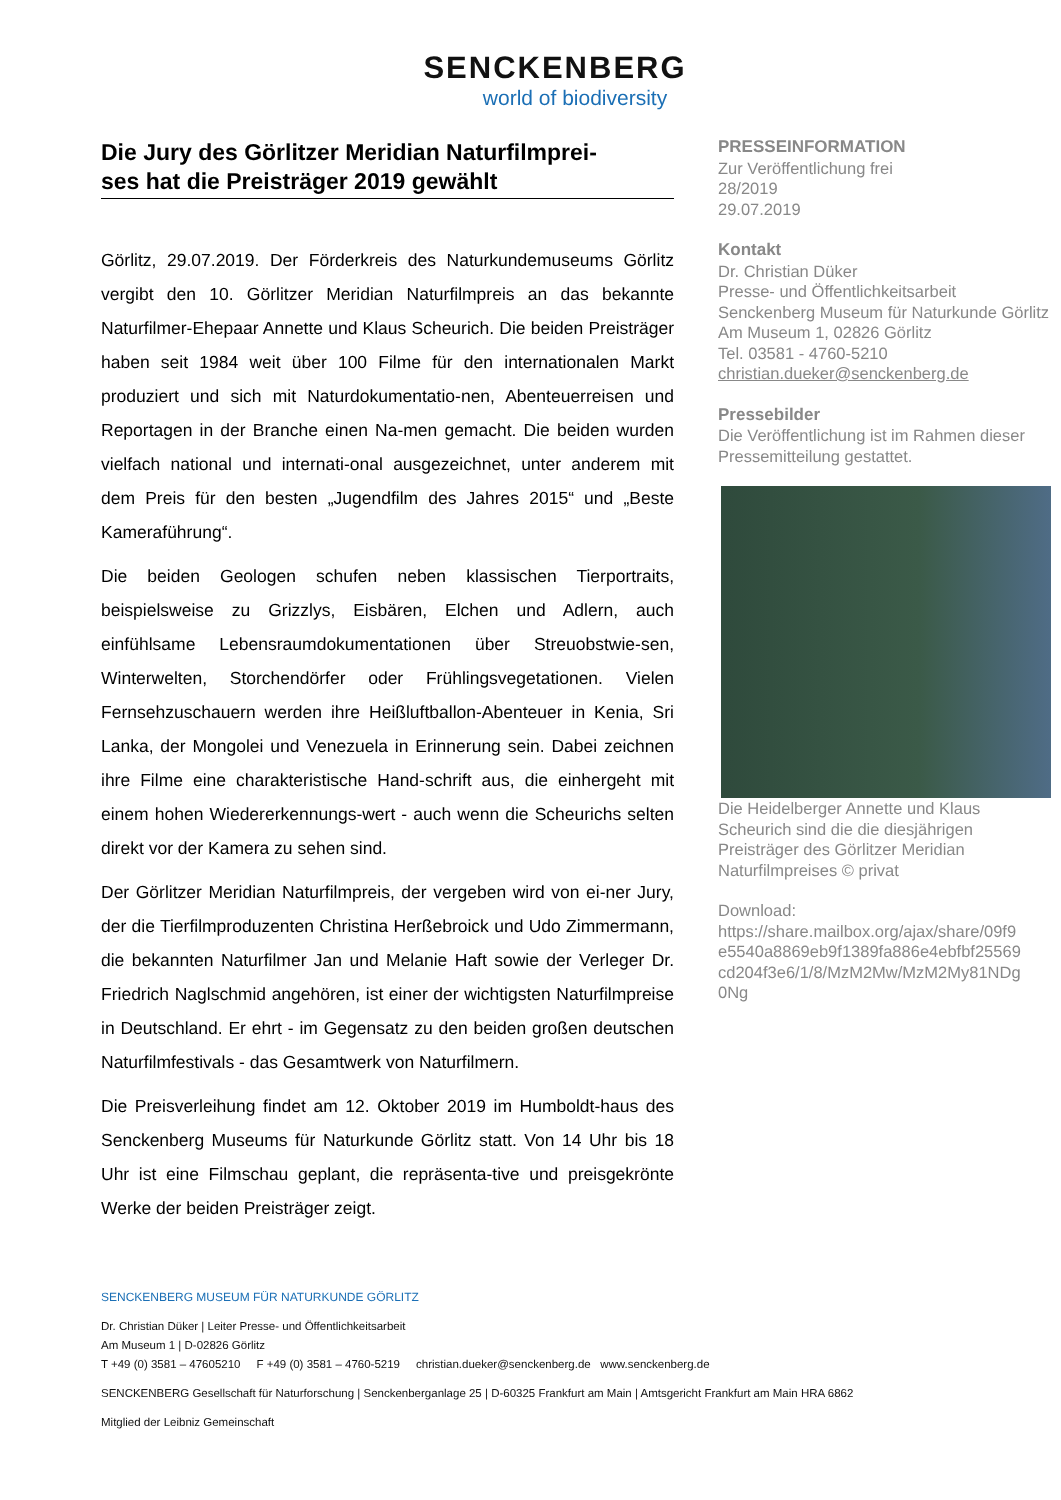SENCKENBERG
world of biodiversity
Die Jury des Görlitzer Meridian Naturfilmprei-
ses hat die Preisträger 2019 gewählt
Görlitz, 29.07.2019. Der Förderkreis des Naturkundemuseums Görlitz vergibt den 10. Görlitzer Meridian Naturfilmpreis an das bekannte Naturfilmer-Ehepaar Annette und Klaus Scheurich. Die beiden Preisträger haben seit 1984 weit über 100 Filme für den internationalen Markt produziert und sich mit Naturdokumentatio-nen, Abenteuerreisen und Reportagen in der Branche einen Na-men gemacht. Die beiden wurden vielfach national und internati-onal ausgezeichnet, unter anderem mit dem Preis für den besten „Jugendfilm des Jahres 2015“ und „Beste Kameraführung“.
Die beiden Geologen schufen neben klassischen Tierportraits, beispielsweise zu Grizzlys, Eisbären, Elchen und Adlern, auch einfühlsame Lebensraumdokumentationen über Streuobstwie-sen, Winterwelten, Storchendörfer oder Frühlingsvegetationen. Vielen Fernsehzuschauern werden ihre Heißluftballon-Abenteuer in Kenia, Sri Lanka, der Mongolei und Venezuela in Erinnerung sein. Dabei zeichnen ihre Filme eine charakteristische Hand-schrift aus, die einhergeht mit einem hohen Wiedererkennungs-wert - auch wenn die Scheurichs selten direkt vor der Kamera zu sehen sind.
Der Görlitzer Meridian Naturfilmpreis, der vergeben wird von ei-ner Jury, der die Tierfilmproduzenten Christina Herßebroick und Udo Zimmermann, die bekannten Naturfilmer Jan und Melanie Haft sowie der Verleger Dr. Friedrich Naglschmid angehören, ist einer der wichtigsten Naturfilmpreise in Deutschland. Er ehrt - im Gegensatz zu den beiden großen deutschen Naturfilmfestivals - das Gesamtwerk von Naturfilmern.
Die Preisverleihung findet am 12. Oktober 2019 im Humboldt-haus des Senckenberg Museums für Naturkunde Görlitz statt. Von 14 Uhr bis 18 Uhr ist eine Filmschau geplant, die repräsenta-tive und preisgekrönte Werke der beiden Preisträger zeigt.
PRESSEINFORMATION
Zur Veröffentlichung frei
28/2019
29.07.2019
Kontakt
Dr. Christian Düker
Presse- und Öffentlichkeitsarbeit
Senckenberg Museum für Naturkunde Görlitz
Am Museum 1, 02826 Görlitz
Tel. 03581 - 4760-5210
christian.dueker@senckenberg.de
Pressebilder
Die Veröffentlichung ist im Rahmen dieser Pressemitteilung gestattet.
Die Heidelberger Annette und Klaus Scheurich sind die die diesjährigen Preisträger des Görlitzer Meridian Naturfilmpreises © privat
Download:
https://share.mailbox.org/ajax/share/09f9 e5540a8869eb9f1389fa886e4ebfbf25569 cd204f3e6/1/8/MzM2Mw/MzM2My81NDg 0Ng
SENCKENBERG MUSEUM FÜR NATURKUNDE GÖRLITZ
Dr. Christian Düker | Leiter Presse- und Öffentlichkeitsarbeit
Am Museum 1 | D-02826 Görlitz
T +49 (0) 3581 – 47605210 F +49 (0) 3581 – 4760-5219 christian.dueker@senckenberg.de www.senckenberg.de
SENCKENBERG Gesellschaft für Naturforschung | Senckenberganlage 25 | D-60325 Frankfurt am Main | Amtsgericht Frankfurt am Main HRA 6862
Mitglied der Leibniz Gemeinschaft